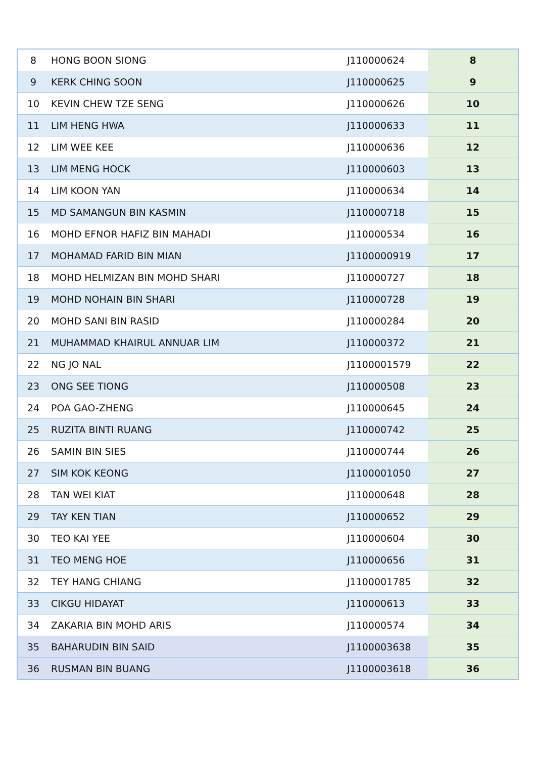| 8 | HONG BOON SIONG | J110000624 | 8 |
| 9 | KERK CHING SOON | J110000625 | 9 |
| 10 | KEVIN CHEW TZE SENG | J110000626 | 10 |
| 11 | LIM HENG HWA | J110000633 | 11 |
| 12 | LIM WEE KEE | J110000636 | 12 |
| 13 | LIM MENG HOCK | J110000603 | 13 |
| 14 | LIM KOON YAN | J110000634 | 14 |
| 15 | MD SAMANGUN BIN KASMIN | J110000718 | 15 |
| 16 | MOHD EFNOR HAFIZ BIN MAHADI | J110000534 | 16 |
| 17 | MOHAMAD FARID BIN MIAN | J1100000919 | 17 |
| 18 | MOHD HELMIZAN BIN MOHD SHARI | J110000727 | 18 |
| 19 | MOHD NOHAIN BIN SHARI | J110000728 | 19 |
| 20 | MOHD SANI BIN RASID | J110000284 | 20 |
| 21 | MUHAMMAD KHAIRUL ANNUAR LIM | J110000372 | 21 |
| 22 | NG JO NAL | J1100001579 | 22 |
| 23 | ONG SEE TIONG | J110000508 | 23 |
| 24 | POA GAO-ZHENG | J110000645 | 24 |
| 25 | RUZITA BINTI RUANG | J110000742 | 25 |
| 26 | SAMIN BIN SIES | J110000744 | 26 |
| 27 | SIM KOK KEONG | J1100001050 | 27 |
| 28 | TAN WEI KIAT | J110000648 | 28 |
| 29 | TAY KEN TIAN | J110000652 | 29 |
| 30 | TEO KAI YEE | J110000604 | 30 |
| 31 | TEO MENG HOE | J110000656 | 31 |
| 32 | TEY HANG CHIANG | J1100001785 | 32 |
| 33 | CIKGU HIDAYAT | J110000613 | 33 |
| 34 | ZAKARIA BIN MOHD ARIS | J110000574 | 34 |
| 35 | BAHARUDIN BIN SAID | J1100003638 | 35 |
| 36 | RUSMAN BIN BUANG | J1100003618 | 36 |